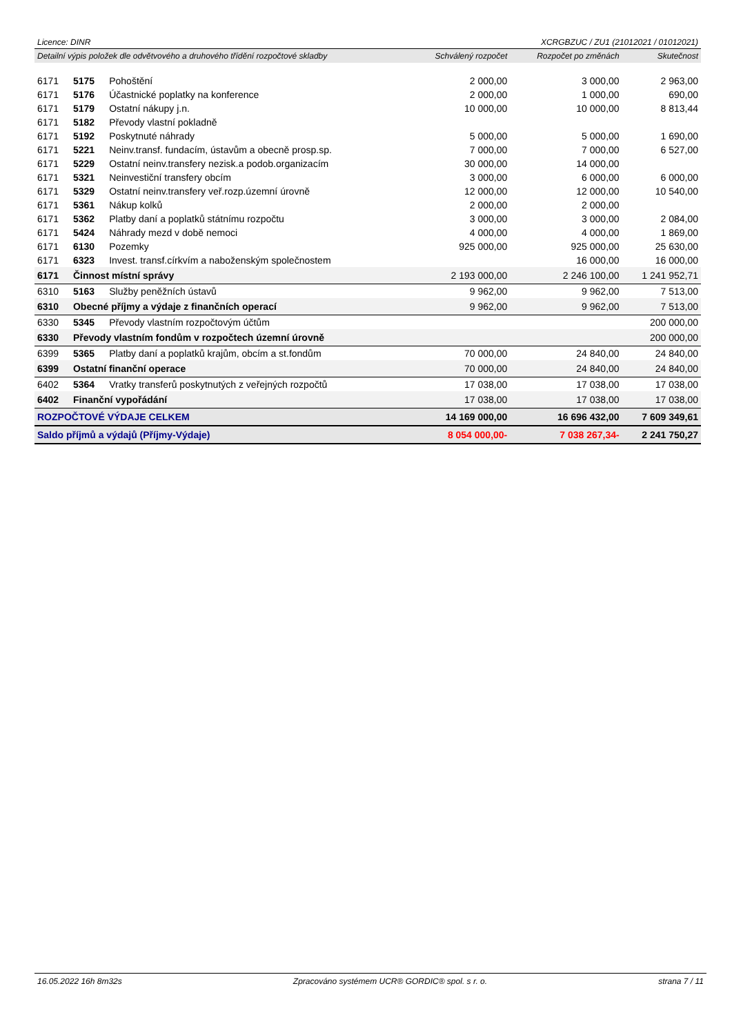Licence: DINR XCRGBZUC / ZU1 (21012021 / 01012021)
| Detailní výpis položek dle odvětvového a druhového třídění rozpočtové skladby | | | Schválený rozpočet | Rozpočet po změnách | Skutečnost |
| 6171 | 5175 | Pohoštění | 2 000,00 | 3 000,00 | 2 963,00 |
| 6171 | 5176 | Účastnické poplatky na konference | 2 000,00 | 1 000,00 | 690,00 |
| 6171 | 5179 | Ostatní nákupy j.n. | 10 000,00 | 10 000,00 | 8 813,44 |
| 6171 | 5182 | Převody vlastní pokladně | | | |
| 6171 | 5192 | Poskytnuté náhrady | 5 000,00 | 5 000,00 | 1 690,00 |
| 6171 | 5221 | Neinv.transf. fundacím, ústavům a obecně prosp.sp. | 7 000,00 | 7 000,00 | 6 527,00 |
| 6171 | 5229 | Ostatní neinv.transfery nezisk.a podob.organizacím | 30 000,00 | 14 000,00 | |
| 6171 | 5321 | Neinvestiční transfery obcím | 3 000,00 | 6 000,00 | 6 000,00 |
| 6171 | 5329 | Ostatní neinv.transfery veř.rozp.územní úrovně | 12 000,00 | 12 000,00 | 10 540,00 |
| 6171 | 5361 | Nákup kolků | 2 000,00 | 2 000,00 | |
| 6171 | 5362 | Platby daní a poplatků státnímu rozpočtu | 3 000,00 | 3 000,00 | 2 084,00 |
| 6171 | 5424 | Náhrady mezd v době nemoci | 4 000,00 | 4 000,00 | 1 869,00 |
| 6171 | 6130 | Pozemky | 925 000,00 | 925 000,00 | 25 630,00 |
| 6171 | 6323 | Invest. transf.církvím a nabože­nským společnostem | | 16 000,00 | 16 000,00 |
| 6171 | Činnost místní správy | | 2 193 000,00 | 2 246 100,00 | 1 241 952,71 |
| 6310 | 5163 | Služby peněžních ústavů | 9 962,00 | 9 962,00 | 7 513,00 |
| 6310 | Obecné příjmy a výdaje z finančních operací | | 9 962,00 | 9 962,00 | 7 513,00 |
| 6330 | 5345 | Převody vlastním rozpočtovým účtům | | | 200 000,00 |
| 6330 | Převody vlastním fondům v rozpočtech územní úrovně | | | | 200 000,00 |
| 6399 | 5365 | Platby daní a poplatků krajům, obcím a st.fondům | 70 000,00 | 24 840,00 | 24 840,00 |
| 6399 | Ostatní finanční operace | | 70 000,00 | 24 840,00 | 24 840,00 |
| 6402 | 5364 | Vratky transferů poskytnutých z veřejných rozpočtů | 17 038,00 | 17 038,00 | 17 038,00 |
| 6402 | Finanční vypořádání | | 17 038,00 | 17 038,00 | 17 038,00 |
| ROZPOČTOVÉ VÝDAJE CELKEM | | | 14 169 000,00 | 16 696 432,00 | 7 609 349,61 |
| Saldo příjmů a výdajů (Příjmy-Výdaje) | | | 8 054 000,00- | 7 038 267,34- | 2 241 750,27 |
16.05.2022 16h 8m32s Zpracováno systémem UCR® GORDIC® spol. s r. o. strana 7 / 11